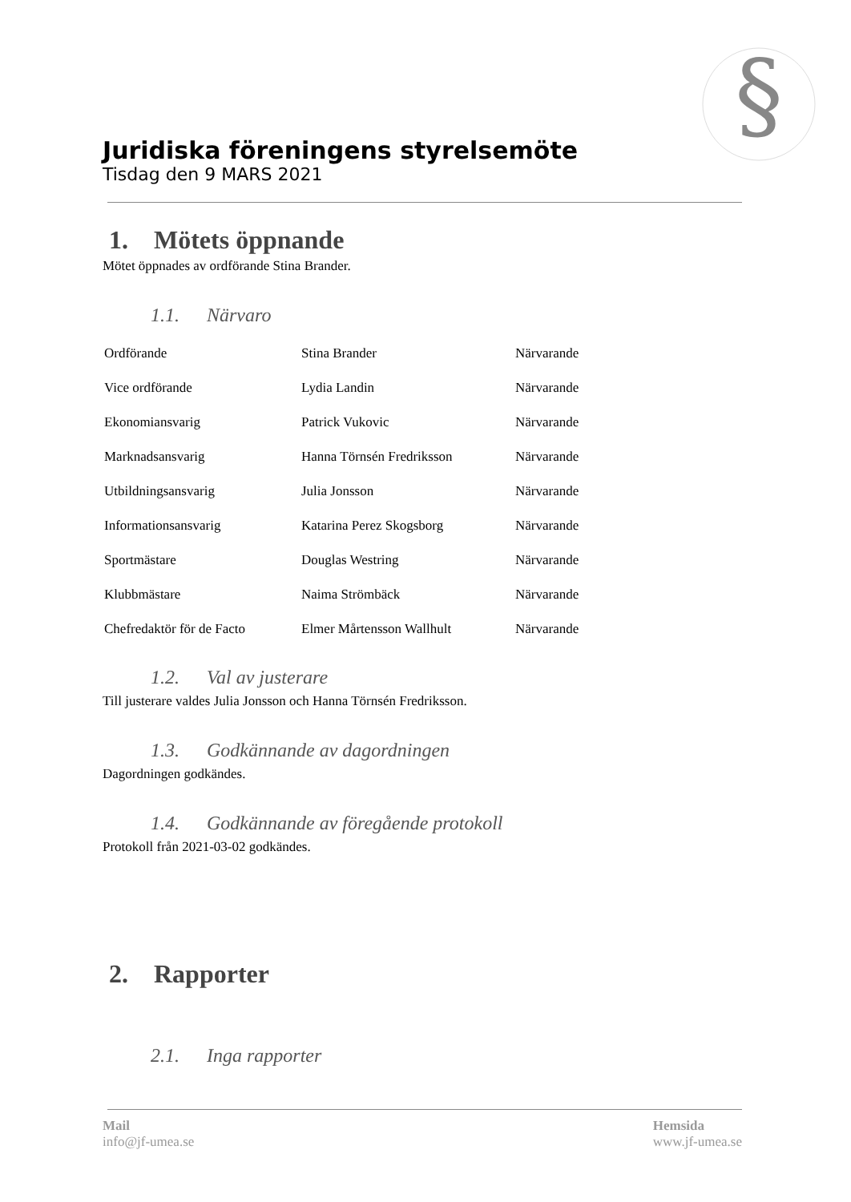§
Juridiska föreningens styrelsemöte
Tisdag den 9 MARS 2021
1. Mötets öppnande
Mötet öppnades av ordförande Stina Brander.
1.1. Närvaro
| Ordförande | Stina Brander | Närvarande |
| Vice ordförande | Lydia Landin | Närvarande |
| Ekonomiansvarig | Patrick Vukovic | Närvarande |
| Marknadsansvarig | Hanna Törnsén Fredriksson | Närvarande |
| Utbildningsansvarig | Julia Jonsson | Närvarande |
| Informationsansvarig | Katarina Perez Skogsborg | Närvarande |
| Sportmästare | Douglas Westring | Närvarande |
| Klubbmästare | Naima Strömbäck | Närvarande |
| Chefredaktör för de Facto | Elmer Mårtensson Wallhult | Närvarande |
1.2. Val av justerare
Till justerare valdes Julia Jonsson och Hanna Törnsén Fredriksson.
1.3. Godkännande av dagordningen
Dagordningen godkändes.
1.4. Godkännande av föregående protokoll
Protokoll från 2021-03-02 godkändes.
2. Rapporter
2.1. Inga rapporter
Mail
info@jf-umea.se
Hemsida
www.jf-umea.se